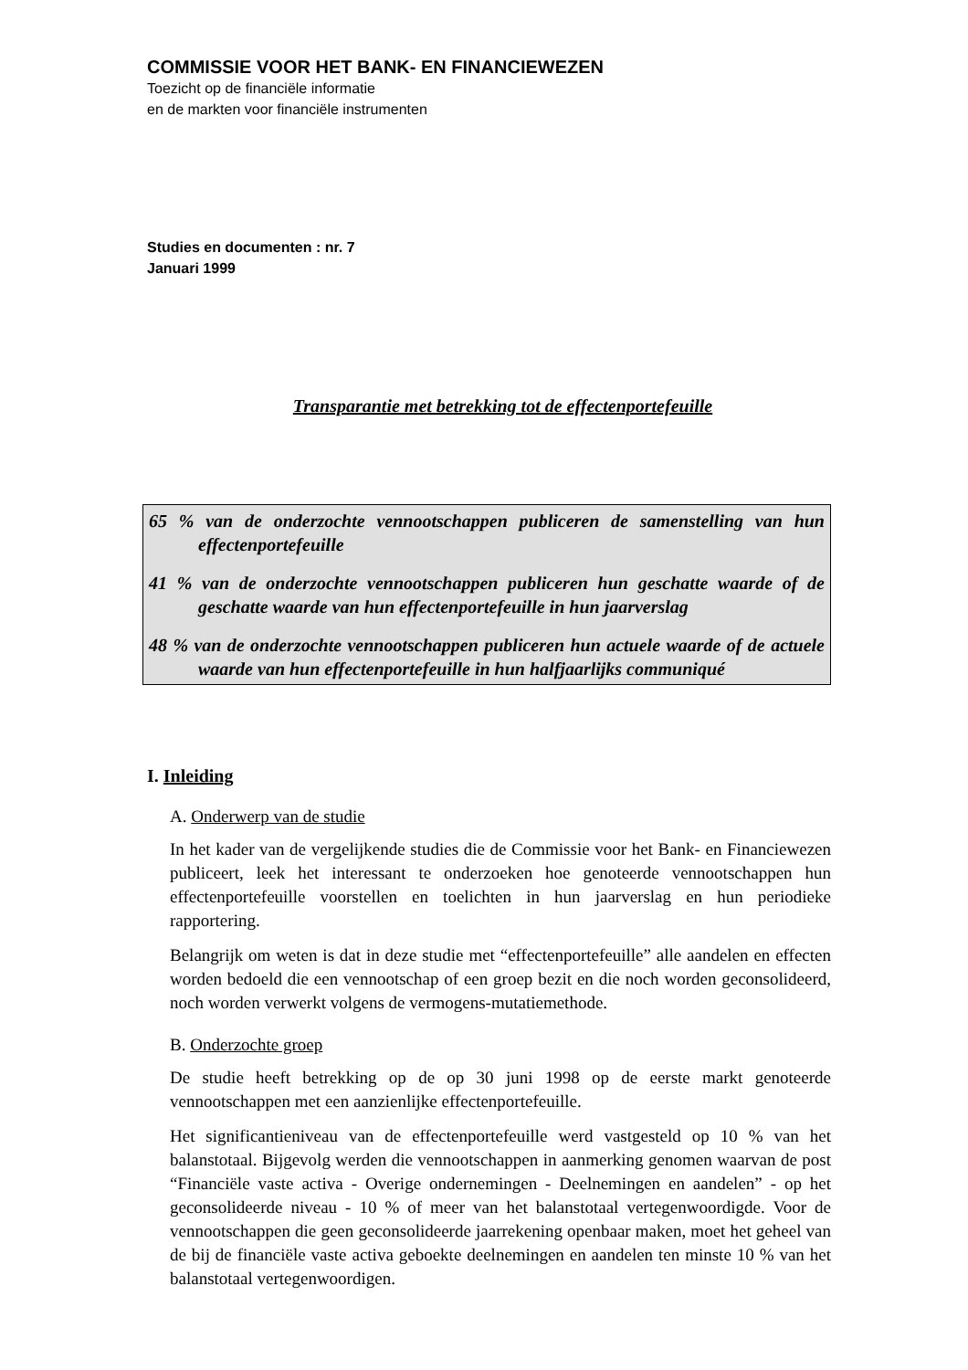COMMISSIE VOOR HET BANK- EN FINANCIEWEZEN
Toezicht op de financiële informatie
en de markten voor financiële instrumenten
Studies en documenten : nr. 7
Januari 1999
Transparantie met betrekking tot de effectenportefeuille
65 % van de onderzochte vennootschappen publiceren de samenstelling van hun effectenportefeuille
41 % van de onderzochte vennootschappen publiceren hun geschatte waarde of de geschatte waarde van hun effectenportefeuille in hun jaarverslag
48 % van de onderzochte vennootschappen publiceren hun actuele waarde of de actuele waarde van hun effectenportefeuille in hun halfjaarlijks communiqué
I. Inleiding
A. Onderwerp van de studie
In het kader van de vergelijkende studies die de Commissie voor het Bank- en Financiewezen publiceert, leek het interessant te onderzoeken hoe genoteerde vennootschappen hun effectenportefeuille voorstellen en toelichten in hun jaarverslag en hun periodieke rapportering.
Belangrijk om weten is dat in deze studie met “effectenportefeuille” alle aandelen en effecten worden bedoeld die een vennootschap of een groep bezit en die noch worden geconsolideerd, noch worden verwerkt volgens de vermogens-mutatiemethode.
B. Onderzochte groep
De studie heeft betrekking op de op 30 juni 1998 op de eerste markt genoteerde vennootschappen met een aanzienlijke effectenportefeuille.
Het significantieniveau van de effectenportefeuille werd vastgesteld op 10 % van het balanstotaal. Bijgevolg werden die vennootschappen in aanmerking genomen waarvan de post “Financiële vaste activa - Overige ondernemingen - Deelnemingen en aandelen” - op het geconsolideerde niveau - 10 % of meer van het balanstotaal vertegenwoordigde. Voor de vennootschappen die geen geconsolideerde jaarrekening openbaar maken, moet het geheel van de bij de financiële vaste activa geboekte deelnemingen en aandelen ten minste 10 % van het balanstotaal vertegenwoordigen.